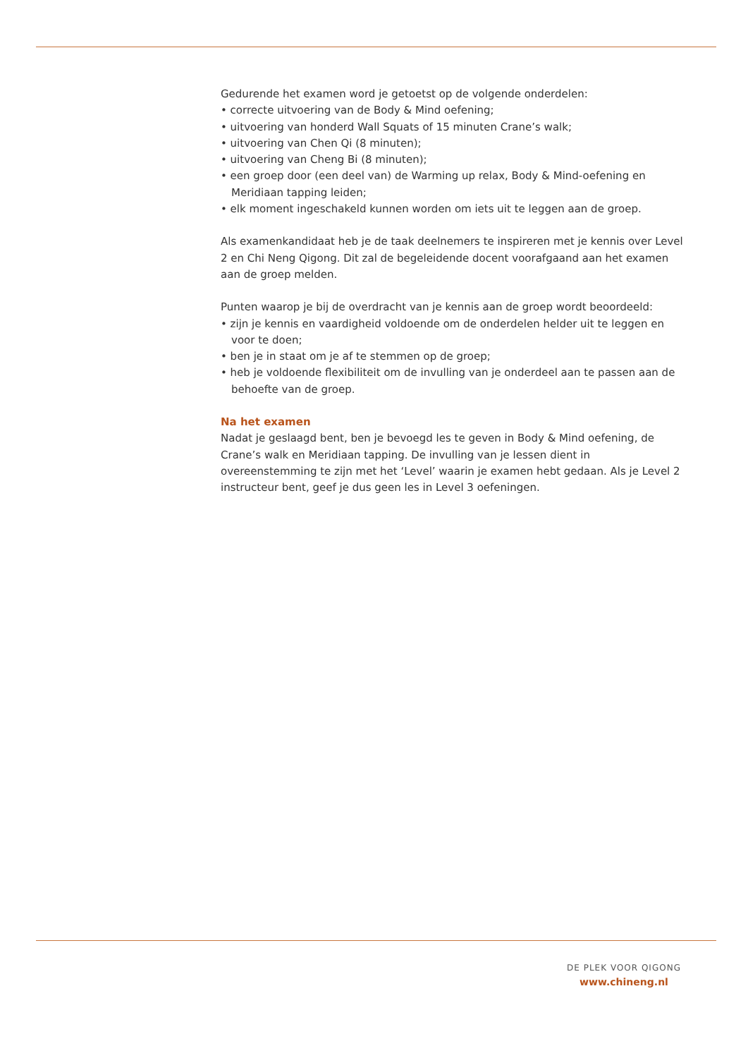Gedurende het examen word je getoetst op de volgende onderdelen:
• correcte uitvoering van de Body & Mind oefening;
• uitvoering van honderd Wall Squats of 15 minuten Crane’s walk;
• uitvoering van Chen Qi (8 minuten);
• uitvoering van Cheng Bi (8 minuten);
• een groep door (een deel van) de Warming up relax, Body & Mind-oefening en Meridiaan tapping leiden;
• elk moment ingeschakeld kunnen worden om iets uit te leggen aan de groep.
Als examenkandidaat heb je de taak deelnemers te inspireren met je kennis over Level 2 en Chi Neng Qigong. Dit zal de begeleidende docent voorafgaand aan het examen aan de groep melden.
Punten waarop je bij de overdracht van je kennis aan de groep wordt beoordeeld:
• zijn je kennis en vaardigheid voldoende om de onderdelen helder uit te leggen en voor te doen;
• ben je in staat om je af te stemmen op de groep;
• heb je voldoende flexibiliteit om de invulling van je onderdeel aan te passen aan de behoefte van de groep.
Na het examen
Nadat je geslaagd bent, ben je bevoegd les te geven in Body & Mind oefening, de Crane’s walk en Meridiaan tapping. De invulling van je lessen dient in overeenstemming te zijn met het ‘Level’ waarin je examen hebt gedaan. Als je Level 2 instructeur bent, geef je dus geen les in Level 3 oefeningen.
DE PLEK VOOR QIGONG
www.chineng.nl